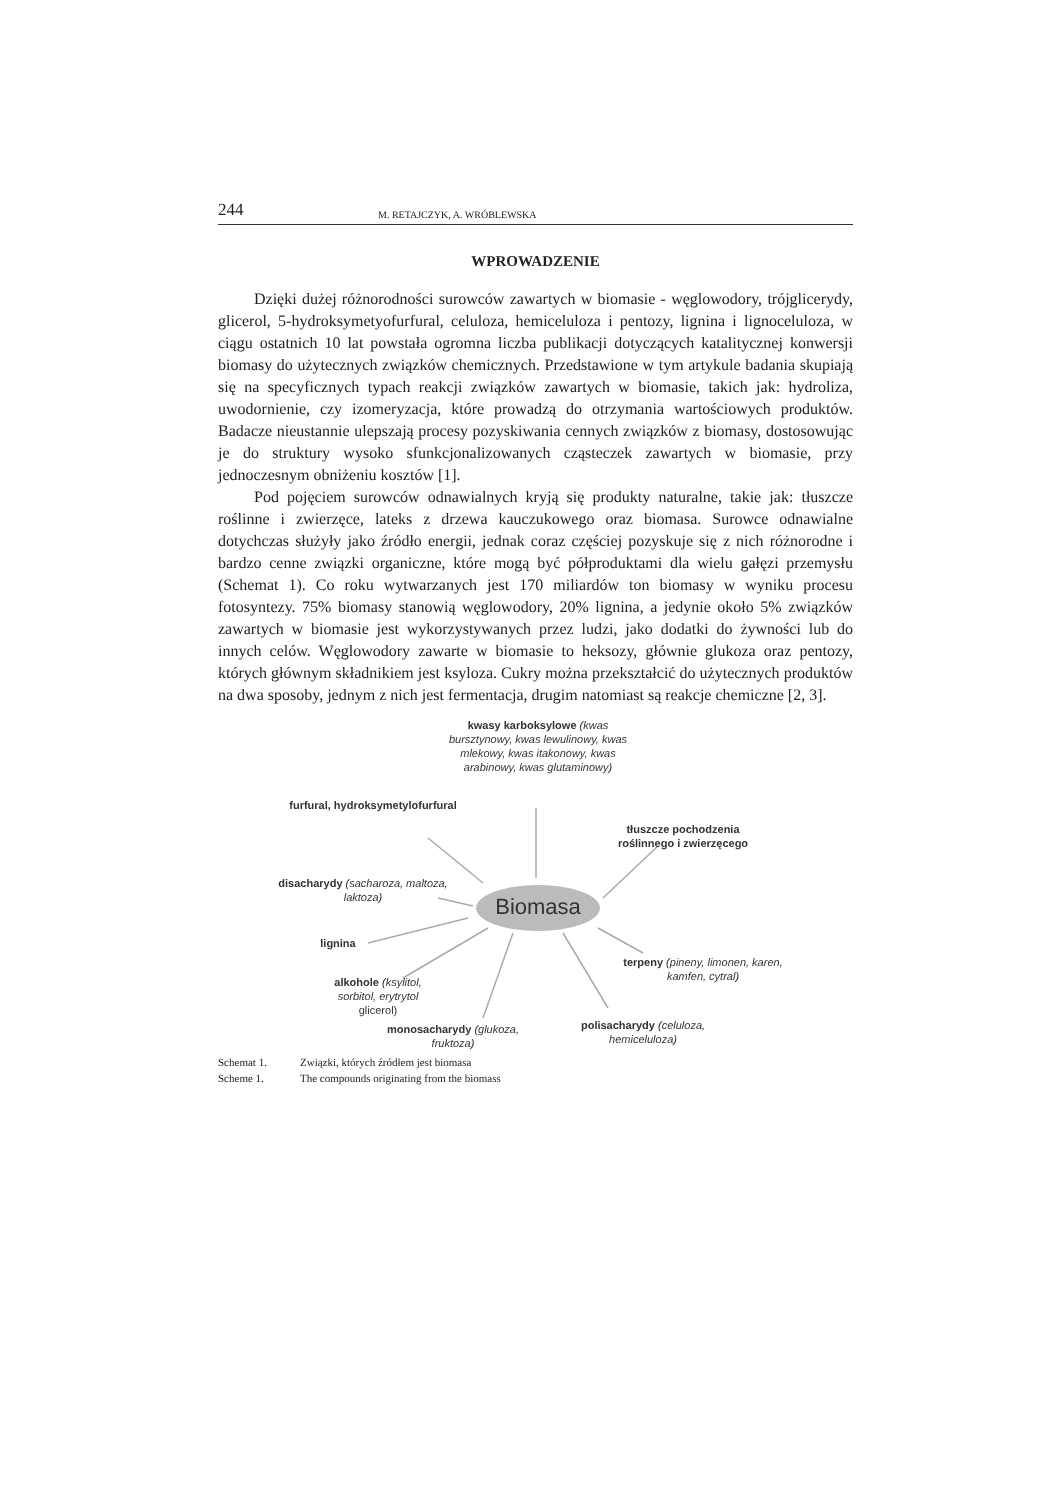244
M. RETAJCZYK, A. WRÓBLEWSKA
WPROWADZENIE
Dzięki dużej różnorodności surowców zawartych w biomasie - węglowodory, trójglicerydy, glicerol, 5-hydroksymetyofurfural, celuloza, hemiceluloza i pentozy, lignina i lignoceluloza, w ciągu ostatnich 10 lat powstała ogromna liczba publikacji dotyczących katalitycznej konwersji biomasy do użytecznych związków chemicznych. Przedstawione w tym artykule badania skupiają się na specyficznych typach reakcji związków zawartych w biomasie, takich jak: hydroliza, uwodornienie, czy izomeryzacja, które prowadzą do otrzymania wartościowych produktów. Badacze nieustannie ulepszają procesy pozyskiwania cennych związków z biomasy, dostosowując je do struktury wysoko sfunkcjonalizowanych cząsteczek zawartych w biomasie, przy jednoczesnym obniżeniu kosztów [1].
Pod pojęciem surowców odnawialnych kryją się produkty naturalne, takie jak: tłuszcze roślinne i zwierzęce, lateks z drzewa kauczukowego oraz biomasa. Surowce odnawialne dotychczas służyły jako źródło energii, jednak coraz częściej pozyskuje się z nich różnorodne i bardzo cenne związki organiczne, które mogą być półproduktami dla wielu gałęzi przemysłu (Schemat 1). Co roku wytwarzanych jest 170 miliardów ton biomasy w wyniku procesu fotosyntezy. 75% biomasy stanowią węglowodory, 20% lignina, a jedynie około 5% związków zawartych w biomasie jest wykorzystywanych przez ludzi, jako dodatki do żywności lub do innych celów. Węglowodory zawarte w biomasie to heksozy, głównie glukoza oraz pentozy, których głównym składnikiem jest ksyloza. Cukry można przekształcić do użytecznych produktów na dwa sposoby, jednym z nich jest fermentacja, drugim natomiast są reakcje chemiczne [2, 3].
kwasy karboksylowe (kwas bursztynowy, kwas lewulinowy, kwas mlekowy, kwas itakonowy, kwas arabinowy, kwas glutaminowy)
furfural, hydroksymetylofurfural
tłuszcze pochodzenia roślinnego i zwierzęcego
disacharydy (sacharoza, maltoza, laktoza)
Biomasa
lignina
terpeny (pineny, limonen, karen, kamfen, cytral)
alkohole (ksylitol, sorbitol, erytrytol glicerol)
monosacharydy (glukoza, fruktoza)
polisacharydy (celuloza, hemiceluloza)
Schemat 1. Związki, których źródłem jest biomasa
Scheme 1. The compounds originating from the biomass